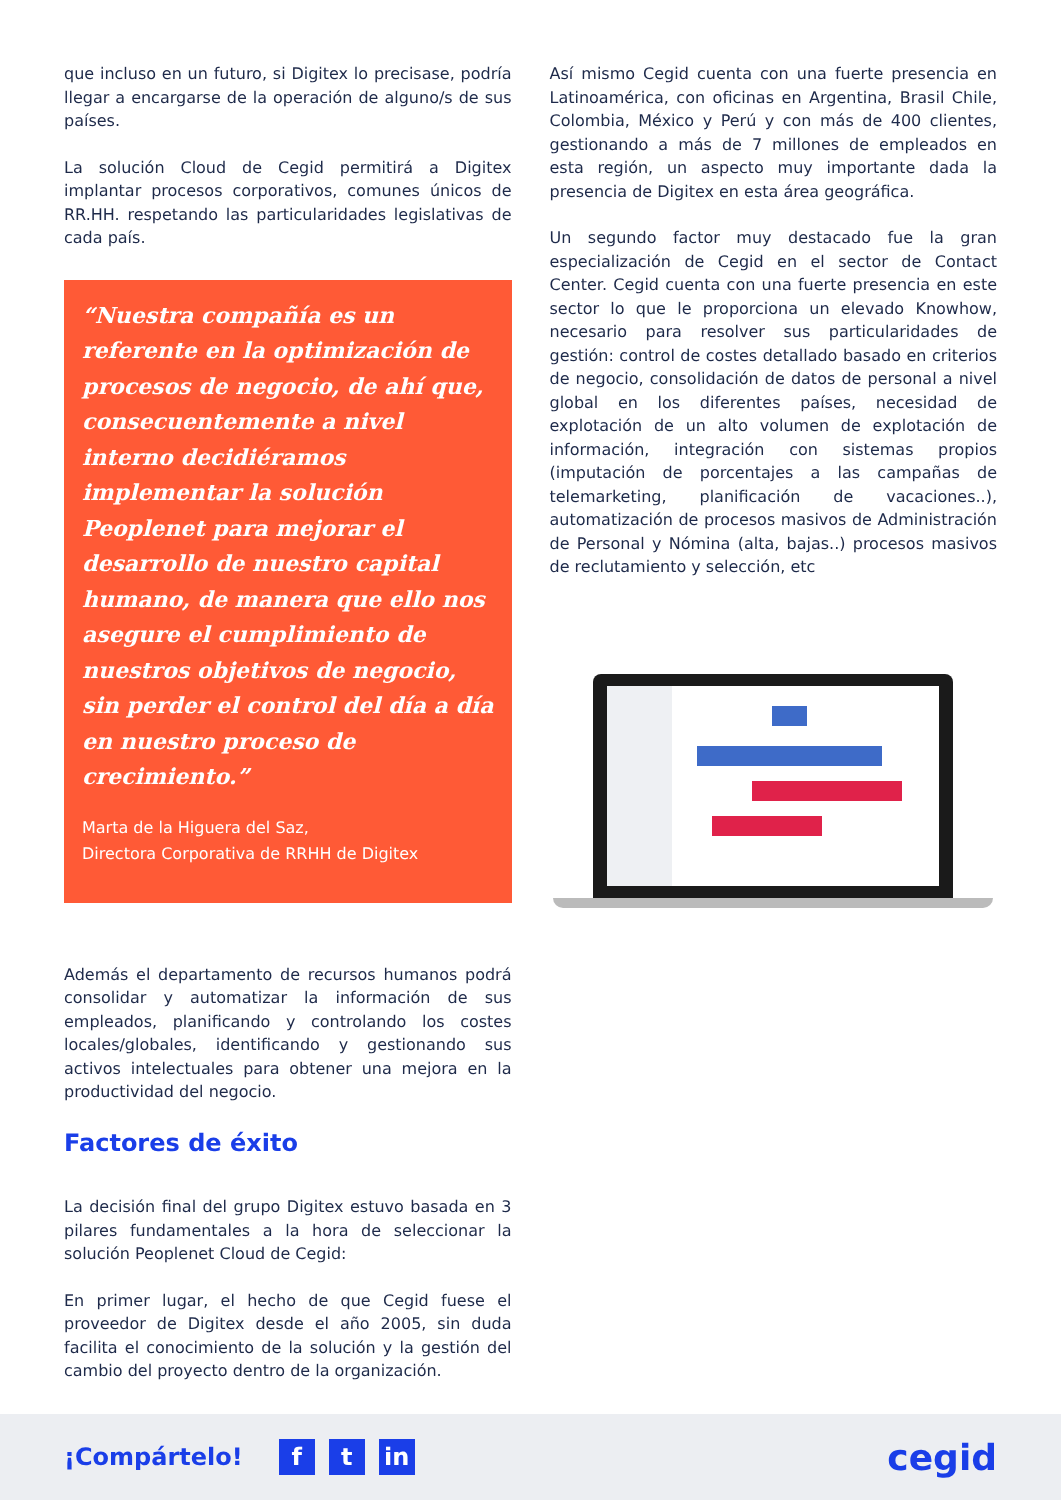que incluso en un futuro, si Digitex lo precisase, podría llegar a encargarse de la operación de alguno/s de sus países.
La solución Cloud de Cegid permitirá a Digitex implantar procesos corporativos, comunes únicos de RR.HH. respetando las particularidades legislativas de cada país.
“Nuestra compañía es un referente en la optimización de procesos de negocio, de ahí que, consecuentemente a nivel interno decidiéramos implementar la solución Peoplenet para mejorar el desarrollo de nuestro capital humano, de manera que ello nos asegure el cumplimiento de nuestros objetivos de negocio, sin perder el control del día a día en nuestro proceso de crecimiento.”
Marta de la Higuera del Saz,
Directora Corporativa de RRHH de Digitex
Además el departamento de recursos humanos podrá consolidar y automatizar la información de sus empleados, planificando y controlando los costes locales/globales, identificando y gestionando sus activos intelectuales para obtener una mejora en la productividad del negocio.
Factores de éxito
La decisión final del grupo Digitex estuvo basada en 3 pilares fundamentales a la hora de seleccionar la solución Peoplenet Cloud de Cegid:
En primer lugar, el hecho de que Cegid fuese el proveedor de Digitex desde el año 2005, sin duda facilita el conocimiento de la solución y la gestión del cambio del proyecto dentro de la organización.
Así mismo Cegid cuenta con una fuerte presencia en Latinoamérica, con oficinas en Argentina, Brasil Chile, Colombia, México y Perú y con más de 400 clientes, gestionando a más de 7 millones de empleados en esta región, un aspecto muy importante dada la presencia de Digitex en esta área geográfica.
Un segundo factor muy destacado fue la gran especialización de Cegid en el sector de Contact Center. Cegid cuenta con una fuerte presencia en este sector lo que le proporciona un elevado Knowhow, necesario para resolver sus particularidades de gestión: control de costes detallado basado en criterios de negocio, consolidación de datos de personal a nivel global en los diferentes países, necesidad de explotación de un alto volumen de explotación de información, integración con sistemas propios (imputación de porcentajes a las campañas de telemarketing, planificación de vacaciones..), automatización de procesos masivos de Administración de Personal y Nómina (alta, bajas..) procesos masivos de reclutamiento y selección, etc
¡Compártelo! f t in cegid